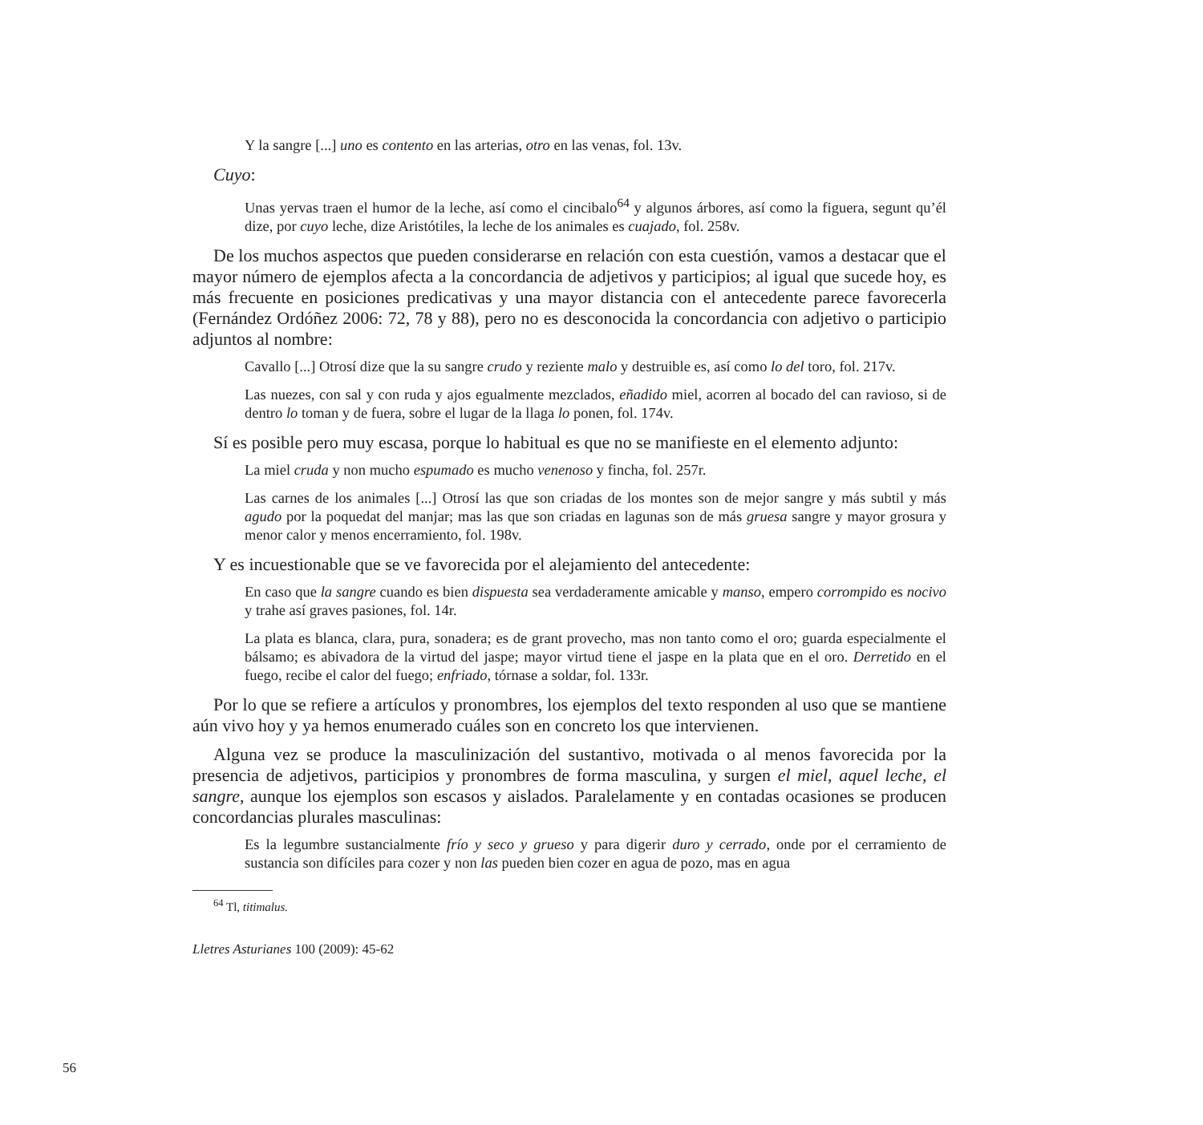Y la sangre [...] uno es contento en las arterias, otro en las venas, fol. 13v.
Cuyo:
Unas yervas traen el humor de la leche, así como el cincibalo<sup>64</sup> y algunos árbores, así como la figuera, segunt qu’él dize, por cuyo leche, dize Aristótiles, la leche de los animales es cuajado, fol. 258v.
De los muchos aspectos que pueden considerarse en relación con esta cuestión, vamos a destacar que el mayor número de ejemplos afecta a la concordancia de adjetivos y participios; al igual que sucede hoy, es más frecuente en posiciones predicativas y una mayor distancia con el antecedente parece favorecerla (Fernández Ordóñez 2006: 72, 78 y 88), pero no es desconocida la concordancia con adjetivo o participio adjuntos al nombre:
Cavallo [...] Otrosí dize que la su sangre crudo y reziente malo y destruible es, así como lo del toro, fol. 217v.
Las nuezes, con sal y con ruda y ajos egualmente mezclados, eñadido miel, acorren al bocado del can ravioso, si de dentro lo toman y de fuera, sobre el lugar de la llaga lo ponen, fol. 174v.
Sí es posible pero muy escasa, porque lo habitual es que no se manifieste en el elemento adjunto:
La miel cruda y non mucho espumado es mucho venenoso y fincha, fol. 257r.
Las carnes de los animales [...] Otrosí las que son criadas de los montes son de mejor sangre y más subtil y más agudo por la poquedat del manjar; mas las que son criadas en lagunas son de más gruesa sangre y mayor grosura y menor calor y menos encerramiento, fol. 198v.
Y es incuestionable que se ve favorecida por el alejamiento del antecedente:
En caso que la sangre cuando es bien dispuesta sea verdaderamente amicable y manso, empero corrompido es nocivo y trahe así graves pasiones, fol. 14r.
La plata es blanca, clara, pura, sonadera; es de grant provecho, mas non tanto como el oro; guarda especialmente el bálsamo; es abivadora de la virtud del jaspe; mayor virtud tiene el jaspe en la plata que en el oro. Derretido en el fuego, recibe el calor del fuego; enfriado, tórnase a soldar, fol. 133r.
Por lo que se refiere a artículos y pronombres, los ejemplos del texto responden al uso que se mantiene aún vivo hoy y ya hemos enumerado cuáles son en concreto los que intervienen.
Alguna vez se produce la masculinización del sustantivo, motivada o al menos favorecida por la presencia de adjetivos, participios y pronombres de forma masculina, y surgen el miel, aquel leche, el sangre, aunque los ejemplos son escasos y aislados. Paralelamente y en contadas ocasiones se producen concordancias plurales masculinas:
Es la legumbre sustancialmente frío y seco y grueso y para digerir duro y cerrado, onde por el cerramiento de sustancia son difíciles para cozer y non las pueden bien cozer en agua de pozo, mas en agua
<sup>64</sup> Tl, titimalus.
Lletres Asturianes 100 (2009): 45-62
56